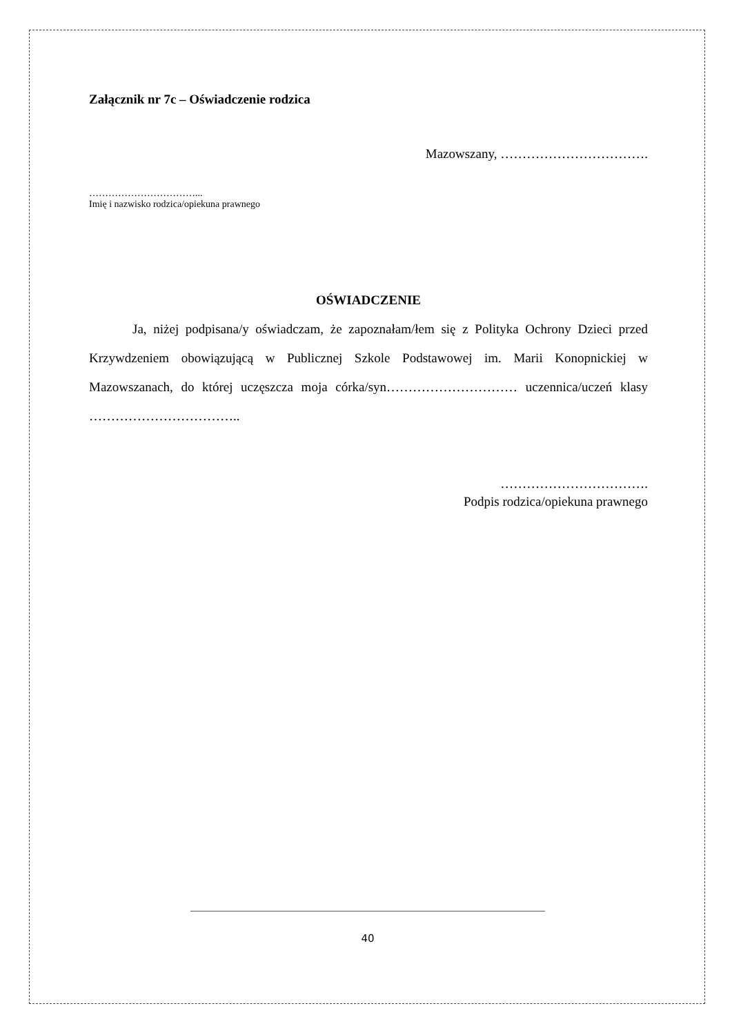Załącznik nr 7c – Oświadczenie rodzica
Mazowszany, …………………………….
……………………………...
Imię i nazwisko rodzica/opiekuna prawnego
OŚWIADCZENIE
Ja, niżej podpisana/y oświadczam, że zapoznałam/łem się z Polityka Ochrony Dzieci przed Krzywdzeniem obowiązującą w Publicznej Szkole Podstawowej im. Marii Konopnickiej w Mazowszanach, do której uczęszcza moja córka/syn………………………… uczennica/uczeń klasy ……………………………..
…………………………….
Podpis rodzica/opiekuna prawnego
40